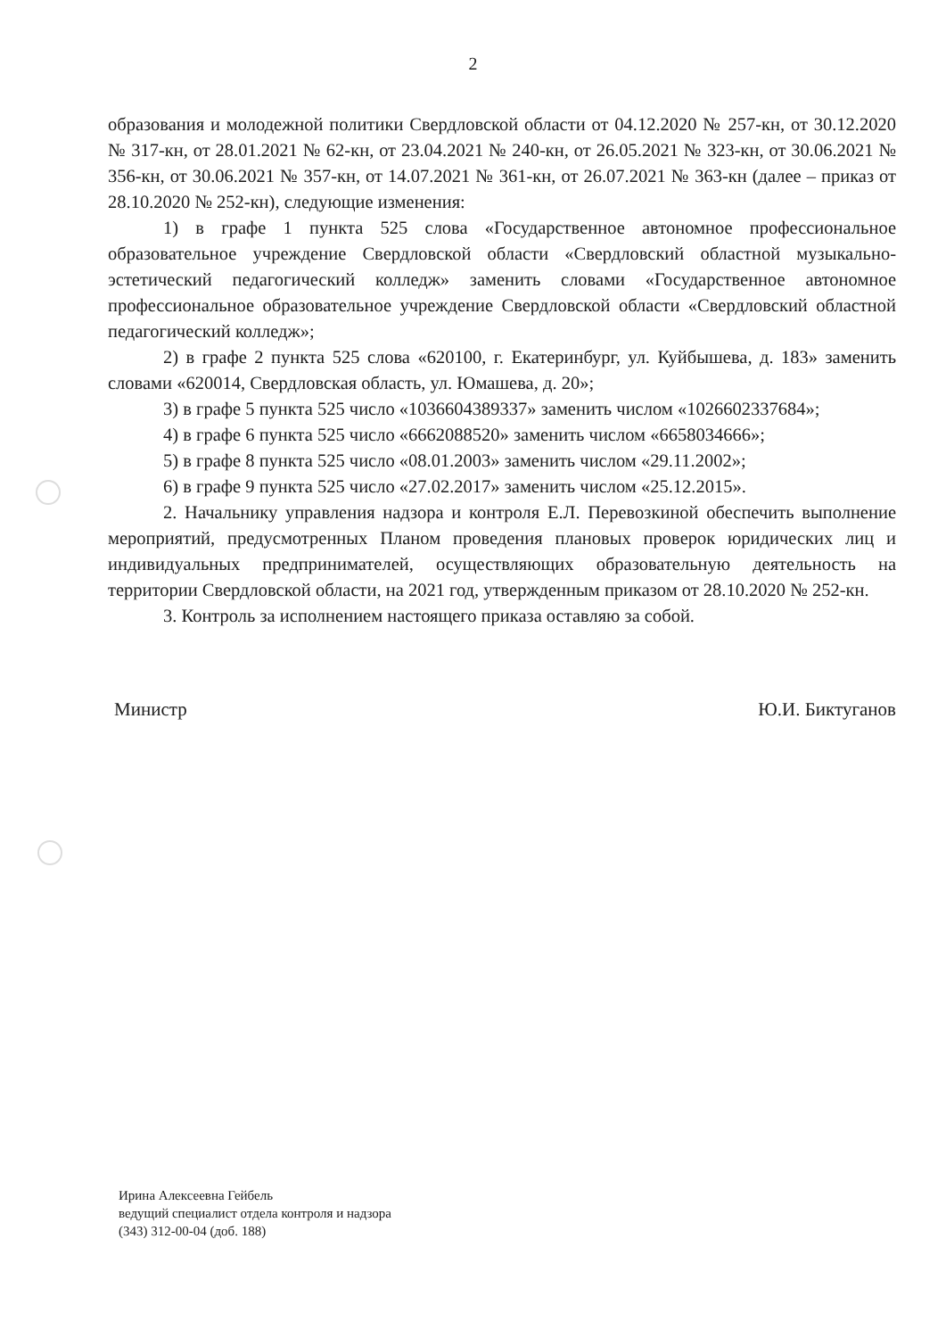2
образования и молодежной политики Свердловской области от 04.12.2020 № 257-кн, от 30.12.2020 № 317-кн, от 28.01.2021 № 62-кн, от 23.04.2021 № 240-кн, от 26.05.2021 № 323-кн, от 30.06.2021 № 356-кн, от 30.06.2021 № 357-кн, от 14.07.2021 № 361-кн, от 26.07.2021 № 363-кн (далее – приказ от 28.10.2020 № 252-кн), следующие изменения:
1) в графе 1 пункта 525 слова «Государственное автономное профессиональное образовательное учреждение Свердловской области «Свердловский областной музыкально-эстетический педагогический колледж» заменить словами «Государственное автономное профессиональное образовательное учреждение Свердловской области «Свердловский областной педагогический колледж»;
2) в графе 2 пункта 525 слова «620100, г. Екатеринбург, ул. Куйбышева, д. 183» заменить словами «620014, Свердловская область, ул. Юмашева, д. 20»;
3) в графе 5 пункта 525 число «1036604389337» заменить числом «1026602337684»;
4) в графе 6 пункта 525 число «6662088520» заменить числом «6658034666»;
5) в графе 8 пункта 525 число «08.01.2003» заменить числом «29.11.2002»;
6) в графе 9 пункта 525 число «27.02.2017» заменить числом «25.12.2015».
2. Начальнику управления надзора и контроля Е.Л. Перевозкиной обеспечить выполнение мероприятий, предусмотренных Планом проведения плановых проверок юридических лиц и индивидуальных предпринимателей, осуществляющих образовательную деятельность на территории Свердловской области, на 2021 год, утвержденным приказом от 28.10.2020 № 252-кн.
3. Контроль за исполнением настоящего приказа оставляю за собой.
Министр Ю.И. Биктуганов
Ирина Алексеевна Гейбель
ведущий специалист отдела контроля и надзора
(343) 312-00-04 (доб. 188)